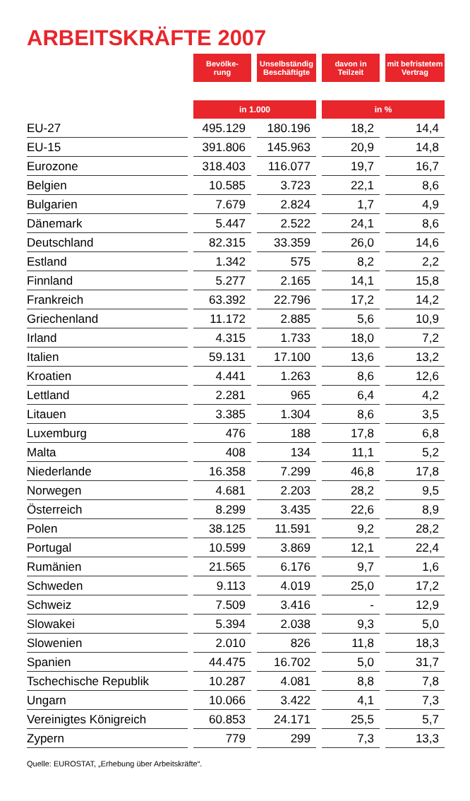ARBEITSKRÄFTE 2007
| | | Bevölke- rung | | Unselbständig Beschäftigte | | davon in Teilzeit | | mit befristetem Vertrag |
| | | in 1.000 | | | | in % | | |
| EU-27 | | 495.129 | | 180.196 | | 18,2 | | 14,4 |
| EU-15 | | 391.806 | | 145.963 | | 20,9 | | 14,8 |
| Eurozone | | 318.403 | | 116.077 | | 19,7 | | 16,7 |
| Belgien | | 10.585 | | 3.723 | | 22,1 | | 8,6 |
| Bulgarien | | 7.679 | | 2.824 | | 1,7 | | 4,9 |
| Dänemark | | 5.447 | | 2.522 | | 24,1 | | 8,6 |
| Deutschland | | 82.315 | | 33.359 | | 26,0 | | 14,6 |
| Estland | | 1.342 | | 575 | | 8,2 | | 2,2 |
| Finnland | | 5.277 | | 2.165 | | 14,1 | | 15,8 |
| Frankreich | | 63.392 | | 22.796 | | 17,2 | | 14,2 |
| Griechenland | | 11.172 | | 2.885 | | 5,6 | | 10,9 |
| Irland | | 4.315 | | 1.733 | | 18,0 | | 7,2 |
| Italien | | 59.131 | | 17.100 | | 13,6 | | 13,2 |
| Kroatien | | 4.441 | | 1.263 | | 8,6 | | 12,6 |
| Lettland | | 2.281 | | 965 | | 6,4 | | 4,2 |
| Litauen | | 3.385 | | 1.304 | | 8,6 | | 3,5 |
| Luxemburg | | 476 | | 188 | | 17,8 | | 6,8 |
| Malta | | 408 | | 134 | | 11,1 | | 5,2 |
| Niederlande | | 16.358 | | 7.299 | | 46,8 | | 17,8 |
| Norwegen | | 4.681 | | 2.203 | | 28,2 | | 9,5 |
| Österreich | | 8.299 | | 3.435 | | 22,6 | | 8,9 |
| Polen | | 38.125 | | 11.591 | | 9,2 | | 28,2 |
| Portugal | | 10.599 | | 3.869 | | 12,1 | | 22,4 |
| Rumänien | | 21.565 | | 6.176 | | 9,7 | | 1,6 |
| Schweden | | 9.113 | | 4.019 | | 25,0 | | 17,2 |
| Schweiz | | 7.509 | | 3.416 | | - | | 12,9 |
| Slowakei | | 5.394 | | 2.038 | | 9,3 | | 5,0 |
| Slowenien | | 2.010 | | 826 | | 11,8 | | 18,3 |
| Spanien | | 44.475 | | 16.702 | | 5,0 | | 31,7 |
| Tschechische Republik | | 10.287 | | 4.081 | | 8,8 | | 7,8 |
| Ungarn | | 10.066 | | 3.422 | | 4,1 | | 7,3 |
| Vereinigtes Königreich | | 60.853 | | 24.171 | | 25,5 | | 5,7 |
| Zypern | | 779 | | 299 | | 7,3 | | 13,3 |
Quelle: EUROSTAT, „Erhebung über Arbeitskräfte“.